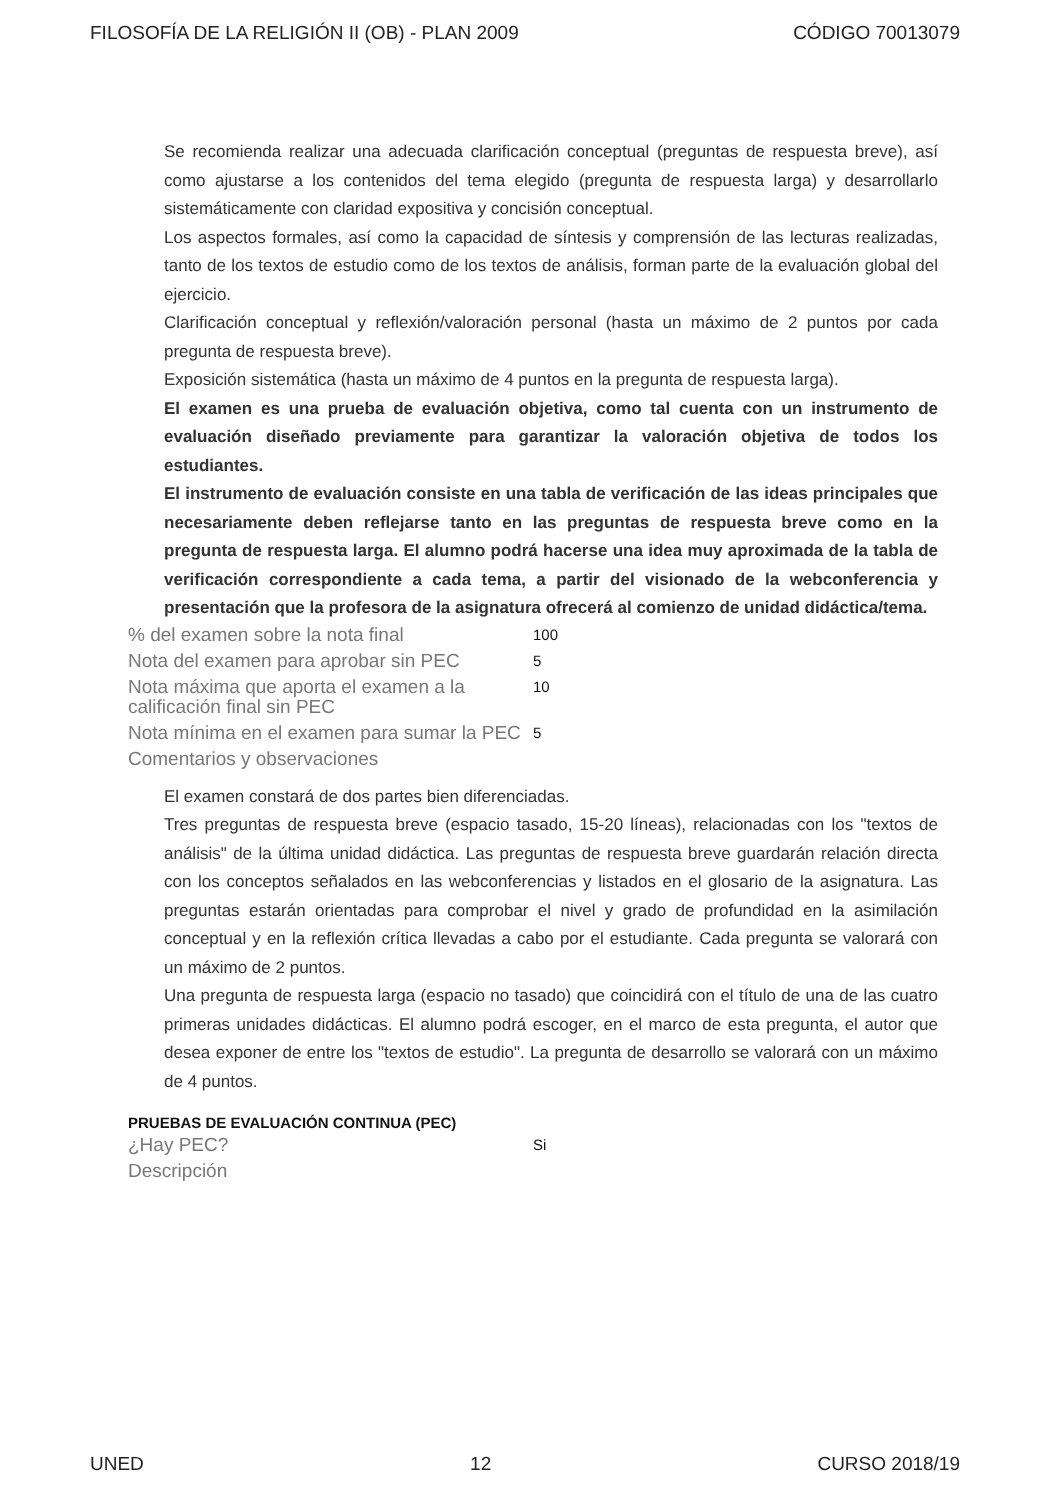FILOSOFÍA DE LA RELIGIÓN II (OB) - PLAN 2009 CÓDIGO 70013079
Se recomienda realizar una adecuada clarificación conceptual (preguntas de respuesta breve), así como ajustarse a los contenidos del tema elegido (pregunta de respuesta larga) y desarrollarlo sistemáticamente con claridad expositiva y concisión conceptual.
Los aspectos formales, así como la capacidad de síntesis y comprensión de las lecturas realizadas, tanto de los textos de estudio como de los textos de análisis, forman parte de la evaluación global del ejercicio.
Clarificación conceptual y reflexión/valoración personal (hasta un máximo de 2 puntos por cada pregunta de respuesta breve).
Exposición sistemática (hasta un máximo de 4 puntos en la pregunta de respuesta larga).
El examen es una prueba de evaluación objetiva, como tal cuenta con un instrumento de evaluación diseñado previamente para garantizar la valoración objetiva de todos los estudiantes.
El instrumento de evaluación consiste en una tabla de verificación de las ideas principales que necesariamente deben reflejarse tanto en las preguntas de respuesta breve como en la pregunta de respuesta larga. El alumno podrá hacerse una idea muy aproximada de la tabla de verificación correspondiente a cada tema, a partir del visionado de la webconferencia y presentación que la profesora de la asignatura ofrecerá al comienzo de unidad didáctica/tema.
| % del examen sobre la nota final | 100 |
| Nota del examen para aprobar sin PEC | 5 |
| Nota máxima que aporta el examen a la calificación final sin PEC | 10 |
| Nota mínima en el examen para sumar la PEC | 5 |
| Comentarios y observaciones | |
El examen constará de dos partes bien diferenciadas.
Tres preguntas de respuesta breve (espacio tasado, 15-20 líneas), relacionadas con los "textos de análisis" de la última unidad didáctica. Las preguntas de respuesta breve guardarán relación directa con los conceptos señalados en las webconferencias y listados en el glosario de la asignatura. Las preguntas estarán orientadas para comprobar el nivel y grado de profundidad en la asimilación conceptual y en la reflexión crítica llevadas a cabo por el estudiante. Cada pregunta se valorará con un máximo de 2 puntos.
Una pregunta de respuesta larga (espacio no tasado) que coincidirá con el título de una de las cuatro primeras unidades didácticas. El alumno podrá escoger, en el marco de esta pregunta, el autor que desea exponer de entre los "textos de estudio". La pregunta de desarrollo se valorará con un máximo de 4 puntos.
PRUEBAS DE EVALUACIÓN CONTINUA (PEC)
| ¿Hay PEC? | Si |
| Descripción | |
UNED 12 CURSO 2018/19